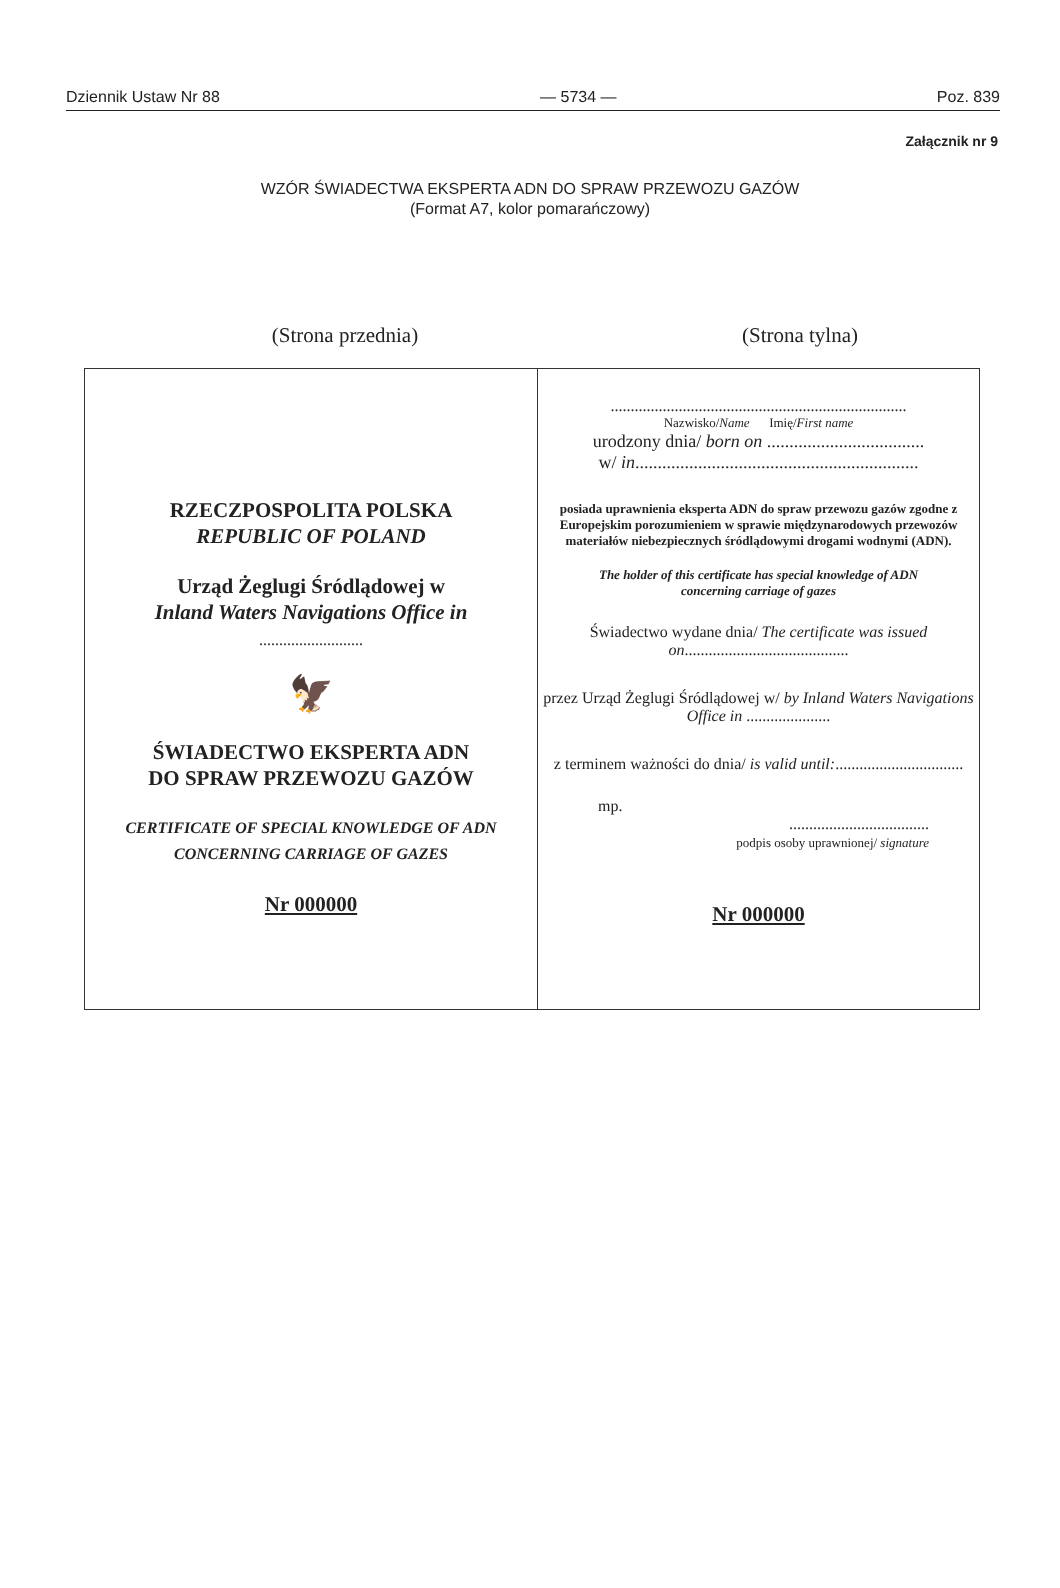Dziennik Ustaw Nr 88 — 5734 — Poz. 839
Załącznik nr 9
WZÓR ŚWIADECTWA EKSPERTA ADN DO SPRAW PRZEWOZU GAZÓW
(Format A7, kolor pomarańczowy)
(Strona przednia) (Strona tylna)
RZECZPOSPOLITA POLSKA
REPUBLIC OF POLAND
Urząd Żeglugi Śródlądowej w
Inland Waters Navigations Office in
..........................
🦅
ŚWIADECTWO EKSPERTA ADN
DO SPRAW PRZEWOZU GAZÓW
CERTIFICATE OF SPECIAL KNOWLEDGE OF ADN
CONCERNING CARRIAGE OF GAZES
Nr 000000
..........................................................................
Nazwisko/Name Imię/First name
urodzony dnia/ born on ...................................
w/ in...............................................................
posiada uprawnienia eksperta ADN do spraw przewozu gazów zgodne z Europejskim porozumieniem w sprawie międzynarodowych przewozów materiałów niebezpiecznych śródlądowymi drogami wodnymi (ADN).
The holder of this certificate has special knowledge of ADN
concerning carriage of gazes
Świadectwo wydane dnia/ The certificate was issued on.........................................
przez Urząd Żeglugi Śródlądowej w/ by Inland Waters Navigations Office in .....................
z terminem ważności do dnia/ is valid until:................................
mp.
...................................
podpis osoby uprawnionej/ signature
Nr 000000